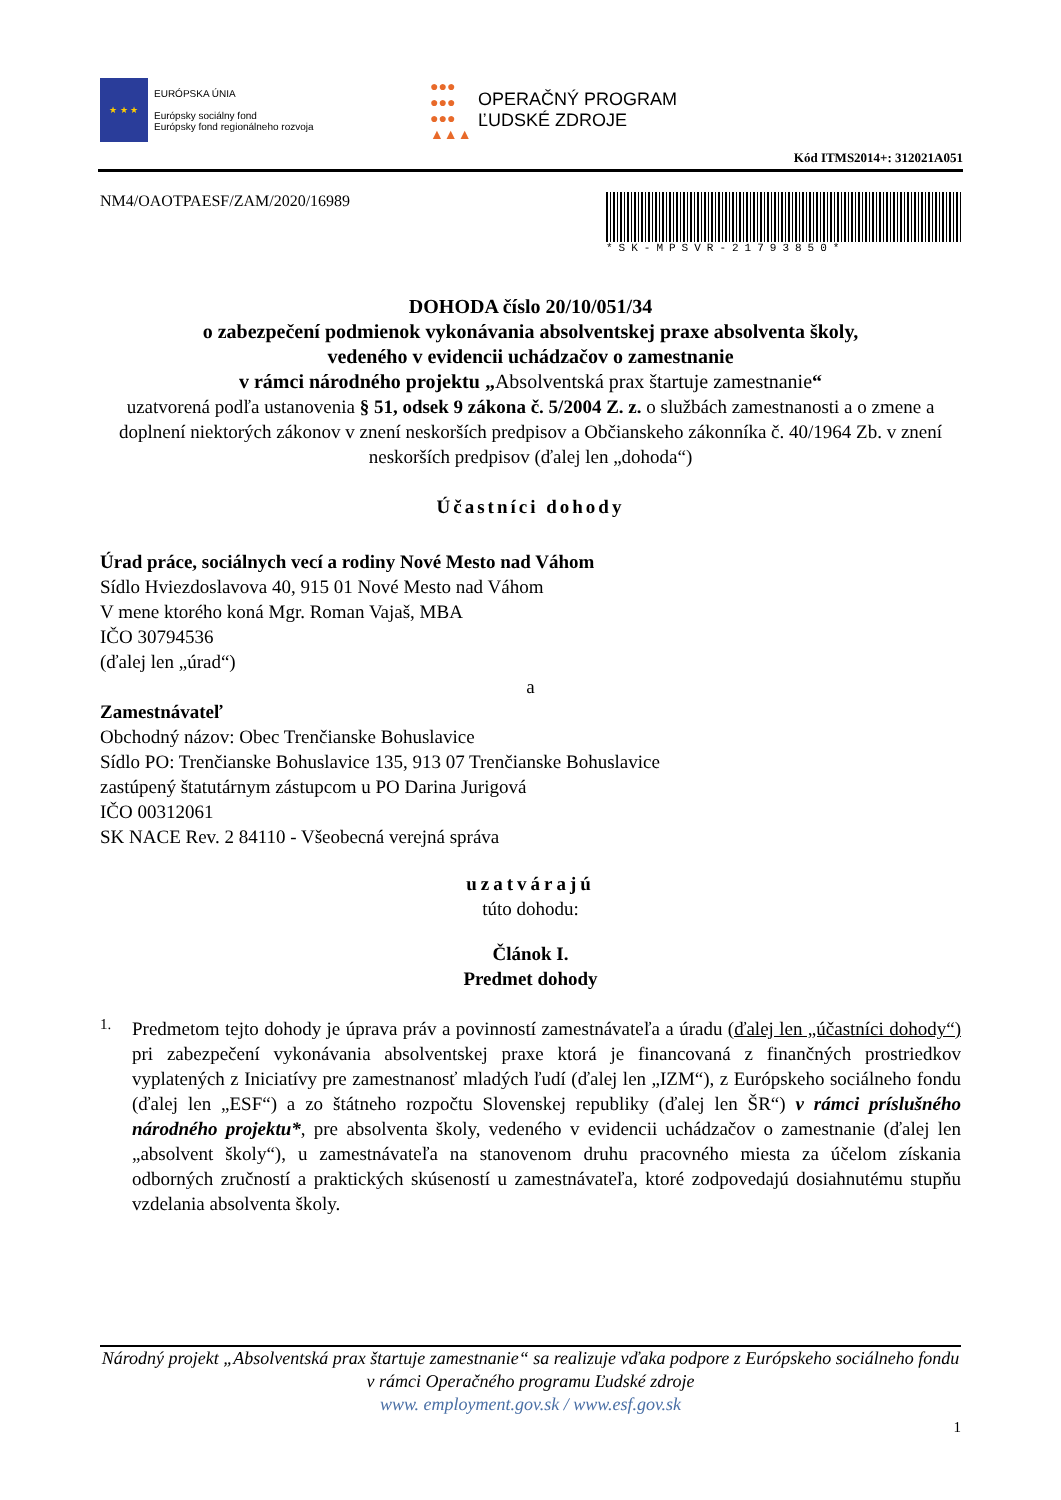★ ★ ★
EURÓPSKA ÚNIA
Európsky sociálny fond
Európsky fond regionálneho rozvoja
●●●
●●●
●●●
▲▲▲
OPERAČNÝ PROGRAM
ĽUDSKÉ ZDROJE
Kód ITMS2014+: 312021A051
NM4/OAOTPAESF/ZAM/2020/16989
*SK-MPSVR-21793850*
DOHODA číslo 20/10/051/34
o zabezpečení podmienok vykonávania absolventskej praxe absolventa školy,
vedeného v evidencii uchádzačov o zamestnanie
v rámci národného projektu „Absolventská prax štartuje zamestnanie“
uzatvorená podľa ustanovenia § 51, odsek 9 zákona č. 5/2004 Z. z. o službách zamestnanosti a o zmene a doplnení niektorých zákonov v znení neskorších predpisov a Občianskeho zákonníka č. 40/1964 Zb. v znení neskorších predpisov (ďalej len „dohoda“)
Účastníci dohody
Úrad práce, sociálnych vecí a rodiny Nové Mesto nad Váhom
Sídlo Hviezdoslavova 40, 915 01 Nové Mesto nad Váhom
V mene ktorého koná Mgr. Roman Vajaš, MBA
IČO 30794536
(ďalej len „úrad“)
a
Zamestnávateľ
Obchodný názov: Obec Trenčianske Bohuslavice
Sídlo PO: Trenčianske Bohuslavice 135, 913 07 Trenčianske Bohuslavice
zastúpený štatutárnym zástupcom u PO Darina Jurigová
IČO 00312061
SK NACE Rev. 2 84110 - Všeobecná verejná správa
uzatvárajú
túto dohodu:
Článok I.
Predmet dohody
1.
Predmetom tejto dohody je úprava práv a povinností zamestnávateľa a úradu (ďalej len „účastníci dohody“) pri zabezpečení vykonávania absolventskej praxe ktorá je financovaná z finančných prostriedkov vyplatených z Iniciatívy pre zamestnanosť mladých ľudí (ďalej len „IZM“), z Európskeho sociálneho fondu (ďalej len „ESF“) a zo štátneho rozpočtu Slovenskej republiky (ďalej len ŠR“) v rámci príslušného národného projektu*, pre absolventa školy, vedeného v evidencii uchádzačov o zamestnanie (ďalej len „absolvent školy“), u zamestnávateľa na stanovenom druhu pracovného miesta za účelom získania odborných zručností a praktických skúseností u zamestnávateľa, ktoré zodpovedajú dosiahnutému stupňu vzdelania absolventa školy.
Národný projekt „Absolventská prax štartuje zamestnanie“ sa realizuje vďaka podpore z Európskeho sociálneho fondu v rámci Operačného programu Ľudské zdroje
www. employment.gov.sk / www.esf.gov.sk
1